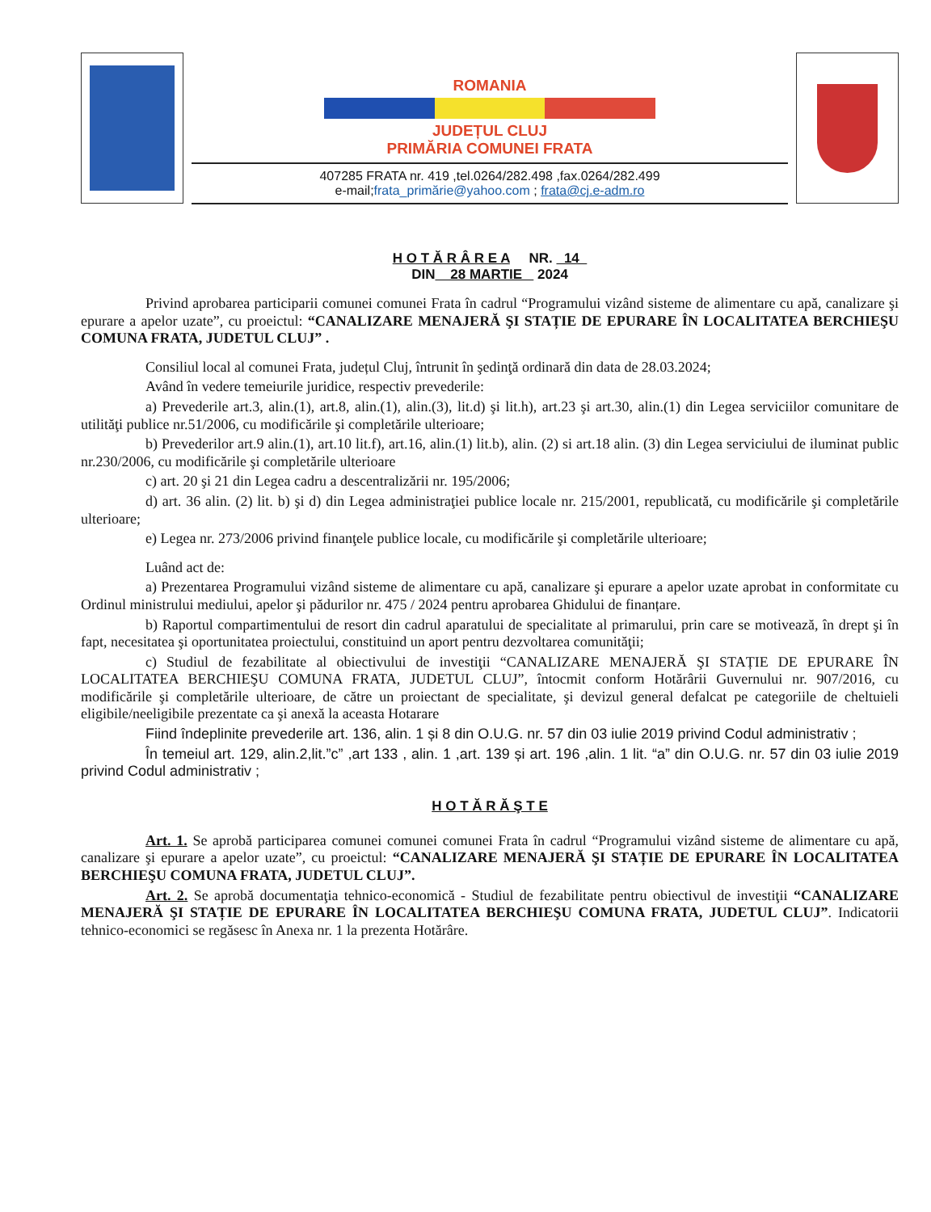ROMANIA
JUDEȚUL CLUJ
PRIMĂRIA COMUNEI FRATA
407285 FRATA nr. 419 ,tel.0264/282.498 ,fax.0264/282.499
e-mail;frata_primărie@yahoo.com ; frata@cj.e-adm.ro
H O T Ă R Â R E A NR. 14
DIN 28 MARTIE 2024
Privind aprobarea participarii comunei comunei Frata în cadrul “Programului vizând sisteme de alimentare cu apă, canalizare şi epurare a apelor uzate”, cu proeictul: “CANALIZARE MENAJERĂ ŞI STAȚIE DE EPURARE ÎN LOCALITATEA BERCHIEŞU COMUNA FRATA, JUDETUL CLUJ” .
Consiliul local al comunei Frata, județul Cluj, întrunit în şedinţă ordinară din data de 28.03.2024;
Având în vedere temeiurile juridice, respectiv prevederile:
a) Prevederile art.3, alin.(1), art.8, alin.(1), alin.(3), lit.d) şi lit.h), art.23 şi art.30, alin.(1) din Legea serviciilor comunitare de utilităţi publice nr.51/2006, cu modificările şi completările ulterioare;
b) Prevederilor art.9 alin.(1), art.10 lit.f), art.16, alin.(1) lit.b), alin. (2) si art.18 alin. (3) din Legea serviciului de iluminat public nr.230/2006, cu modificările şi completările ulterioare
c) art. 20 şi 21 din Legea cadru a descentralizării nr. 195/2006;
d) art. 36 alin. (2) lit. b) şi d) din Legea administraţiei publice locale nr. 215/2001, republicată, cu modificările şi completările ulterioare;
e) Legea nr. 273/2006 privind finanţele publice locale, cu modificările şi completările ulterioare;
Luând act de:
a) Prezentarea Programului vizând sisteme de alimentare cu apă, canalizare şi epurare a apelor uzate aprobat in conformitate cu Ordinul ministrului mediului, apelor şi pădurilor nr. 475 / 2024 pentru aprobarea Ghidului de finanțare.
b) Raportul compartimentului de resort din cadrul aparatului de specialitate al primarului, prin care se motivează, în drept şi în fapt, necesitatea şi oportunitatea proiectului, constituind un aport pentru dezvoltarea comunităţii;
c) Studiul de fezabilitate al obiectivului de investiţii “CANALIZARE MENAJERĂ ŞI STAȚIE DE EPURARE ÎN LOCALITATEA BERCHIEŞU COMUNA FRATA, JUDETUL CLUJ”, întocmit conform Hotărârii Guvernului nr. 907/2016, cu modificările şi completările ulterioare, de către un proiectant de specialitate, şi devizul general defalcat pe categoriile de cheltuieli eligibile/neeligibile prezentate ca şi anexă la aceasta Hotarare
Fiind îndeplinite prevederile art. 136, alin. 1 și 8 din O.U.G. nr. 57 din 03 iulie 2019 privind Codul administrativ ;
În temeiul art. 129, alin.2,lit.”c” ,art 133 , alin. 1 ,art. 139 și art. 196 ,alin. 1 lit. “a” din O.U.G. nr. 57 din 03 iulie 2019 privind Codul administrativ ;
H O T Ă R Ă Ş T E
Art. 1. Se aprobă participarea comunei comunei comunei Frata în cadrul “Programului vizând sisteme de alimentare cu apă, canalizare şi epurare a apelor uzate”, cu proeictul: “CANALIZARE MENAJERĂ ŞI STAȚIE DE EPURARE ÎN LOCALITATEA BERCHIEŞU COMUNA FRATA, JUDETUL CLUJ”.
Art. 2. Se aprobă documentaţia tehnico-economică - Studiul de fezabilitate pentru obiectivul de investiţii “CANALIZARE MENAJERĂ ŞI STAȚIE DE EPURARE ÎN LOCALITATEA BERCHIEŞU COMUNA FRATA, JUDETUL CLUJ”. Indicatorii tehnico-economici se regăsesc în Anexa nr. 1 la prezenta Hotărâre.